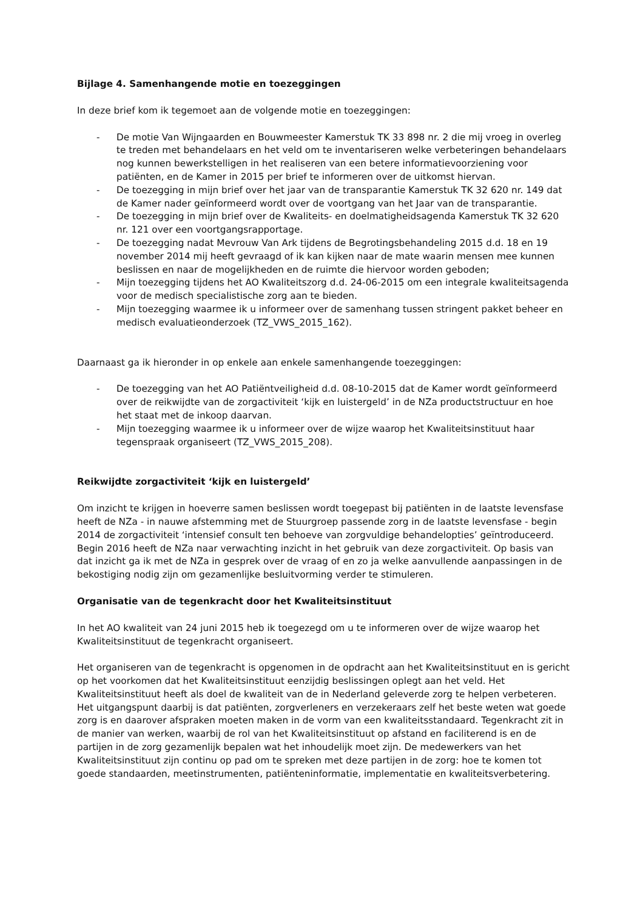Bijlage 4. Samenhangende motie en toezeggingen
In deze brief kom ik tegemoet aan de volgende motie en toezeggingen:
- De motie Van Wijngaarden en Bouwmeester Kamerstuk TK 33 898 nr. 2 die mij vroeg in overleg te treden met behandelaars en het veld om te inventariseren welke verbeteringen behandelaars nog kunnen bewerkstelligen in het realiseren van een betere informatievoorziening voor patiënten, en de Kamer in 2015 per brief te informeren over de uitkomst hiervan.
- De toezegging in mijn brief over het jaar van de transparantie Kamerstuk TK 32 620 nr. 149 dat de Kamer nader geïnformeerd wordt over de voortgang van het Jaar van de transparantie.
- De toezegging in mijn brief over de Kwaliteits- en doelmatigheidsagenda Kamerstuk TK 32 620 nr. 121 over een voortgangsrapportage.
- De toezegging nadat Mevrouw Van Ark tijdens de Begrotingsbehandeling 2015 d.d. 18 en 19 november 2014 mij heeft gevraagd of ik kan kijken naar de mate waarin mensen mee kunnen beslissen en naar de mogelijkheden en de ruimte die hiervoor worden geboden;
- Mijn toezegging tijdens het AO Kwaliteitszorg d.d. 24-06-2015 om een integrale kwaliteitsagenda voor de medisch specialistische zorg aan te bieden.
- Mijn toezegging waarmee ik u informeer over de samenhang tussen stringent pakket beheer en medisch evaluatieonderzoek (TZ_VWS_2015_162).
Daarnaast ga ik hieronder in op enkele aan enkele samenhangende toezeggingen:
- De toezegging van het AO Patiëntveiligheid d.d. 08-10-2015 dat de Kamer wordt geïnformeerd over de reikwijdte van de zorgactiviteit ‘kijk en luistergeld’ in de NZa productstructuur en hoe het staat met de inkoop daarvan.
- Mijn toezegging waarmee ik u informeer over de wijze waarop het Kwaliteitsinstituut haar tegenspraak organiseert (TZ_VWS_2015_208).
Reikwijdte zorgactiviteit ‘kijk en luistergeld’
Om inzicht te krijgen in hoeverre samen beslissen wordt toegepast bij patiënten in de laatste levensfase heeft de NZa - in nauwe afstemming met de Stuurgroep passende zorg in de laatste levensfase - begin 2014 de zorgactiviteit ‘intensief consult ten behoeve van zorgvuldige behandelopties’ geïntroduceerd. Begin 2016 heeft de NZa naar verwachting inzicht in het gebruik van deze zorgactiviteit. Op basis van dat inzicht ga ik met de NZa in gesprek over de vraag of en zo ja welke aanvullende aanpassingen in de bekostiging nodig zijn om gezamenlijke besluitvorming verder te stimuleren.
Organisatie van de tegenkracht door het Kwaliteitsinstituut
In het AO kwaliteit van 24 juni 2015 heb ik toegezegd om u te informeren over de wijze waarop het Kwaliteitsinstituut de tegenkracht organiseert.
Het organiseren van de tegenkracht is opgenomen in de opdracht aan het Kwaliteitsinstituut en is gericht op het voorkomen dat het Kwaliteitsinstituut eenzijdig beslissingen oplegt aan het veld. Het Kwaliteitsinstituut heeft als doel de kwaliteit van de in Nederland geleverde zorg te helpen verbeteren. Het uitgangspunt daarbij is dat patiënten, zorgverleners en verzekeraars zelf het beste weten wat goede zorg is en daarover afspraken moeten maken in de vorm van een kwaliteitsstandaard. Tegenkracht zit in de manier van werken, waarbij de rol van het Kwaliteitsinstituut op afstand en faciliterend is en de partijen in de zorg gezamenlijk bepalen wat het inhoudelijk moet zijn. De medewerkers van het Kwaliteitsinstituut zijn continu op pad om te spreken met deze partijen in de zorg: hoe te komen tot goede standaarden, meetinstrumenten, patiënteninformatie, implementatie en kwaliteitsverbetering.